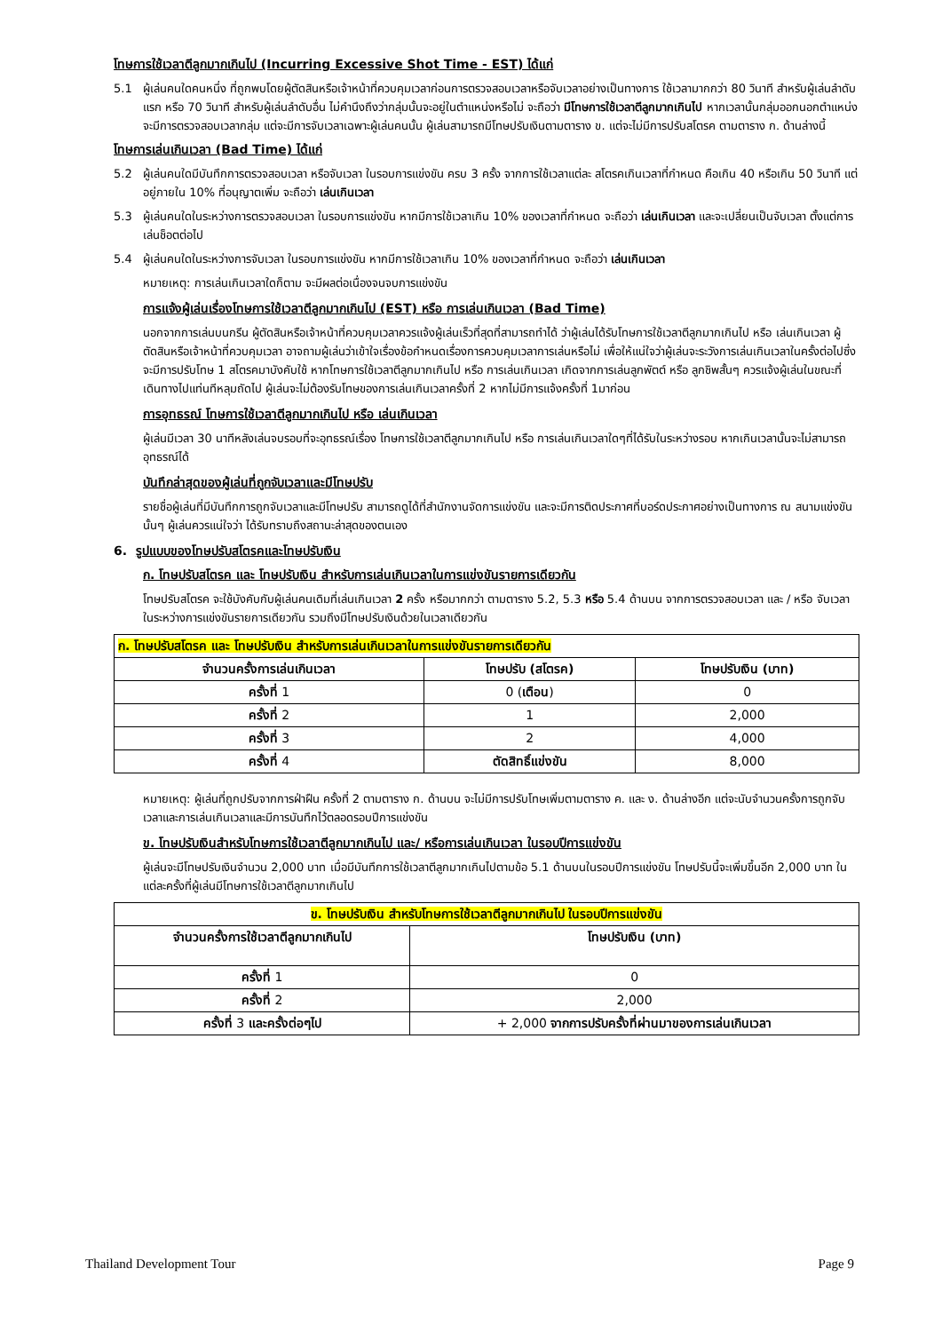โทษการใช้เวลาตีลูกมากเกินไป (Incurring Excessive Shot Time - EST) ได้แก่
5.1 ผู้เล่นคนใดคนหนึ่ง ที่ถูกพบโดยผู้ตัดสินหรือเจ้าหน้าที่ควบคุมเวลาก่อนการตรวจสอบเวลาหรือจับเวลาอย่างเป็นทางการ ใช้เวลามากกว่า 80 วินาที สำหรับผู้เล่นลำดับแรก หรือ 70 วินาที สำหรับผู้เล่นลำดับอื่น ไม่คำนึงถึงว่ากลุ่มนั้นจะอยู่ในตำแหน่งหรือไม่ จะถือว่า มีโทษการใช้เวลาตีลูกมากเกินไป หากเวลานั้นกลุ่มออกนอกตำแหน่ง จะมีการตรวจสอบเวลากลุ่ม แต่จะมีการจับเวลาเฉพาะผู้เล่นคนนั้น ผู้เล่นสามารถมีโทษปรับเงินตามตาราง ข. แต่จะไม่มีการปรับสโตรค ตามตาราง ก. ด้านล่างนี้
โทษการเล่นเกินเวลา (Bad Time) ได้แก่
5.2 ผู้เล่นคนใดมีบันทึกการตรวจสอบเวลา หรือจับเวลา ในรอบการแข่งขัน ครบ 3 ครั้ง จากการใช้เวลาแต่ละ สโตรคเกินเวลาที่กำหนด คือเกิน 40 หรือเกิน 50 วินาที แต่อยู่ภายใน 10% ที่อนุญาตเพิ่ม จะถือว่า เล่นเกินเวลา
5.3 ผู้เล่นคนใดในระหว่างการตรวจสอบเวลา ในรอบการแข่งขัน หากมีการใช้เวลาเกิน 10% ของเวลาที่กำหนด จะถือว่า เล่นเกินเวลา และจะเปลี่ยนเป็นจับเวลา ตั้งแต่การเล่นช็อตต่อไป
5.4 ผู้เล่นคนใดในระหว่างการจับเวลา ในรอบการแข่งขัน หากมีการใช้เวลาเกิน 10% ของเวลาที่กำหนด จะถือว่า เล่นเกินเวลา
หมายเหตุ: การเล่นเกินเวลาใดก็ตาม จะมีผลต่อเนื่องจนจบการแข่งขัน
การแจ้งผู้เล่นเรื่องโทษการใช้เวลาตีลูกมากเกินไป (EST) หรือ การเล่นเกินเวลา (Bad Time)
นอกจากการเล่นบนกรีน ผู้ตัดสินหรือเจ้าหน้าที่ควบคุมเวลาควรแจ้งผู้เล่นเร็วที่สุดที่สามารถทำได้ ว่าผู้เล่นได้รับโทษการใช้เวลาตีลูกมากเกินไป หรือ เล่นเกินเวลา ผู้ตัดสินหรือเจ้าหน้าที่ควบคุมเวลา อาจถามผู้เล่นว่าเข้าใจเรื่องข้อกำหนดเรื่องการควบคุมเวลาการเล่นหรือไม่ เพื่อให้แน่ใจว่าผู้เล่นจะระวังการเล่นเกินเวลาในครั้งต่อไปซึ่งจะมีการปรับโทษ 1 สโตรคมาบังคับใช้ หากโทษการใช้เวลาตีลูกมากเกินไป หรือ การเล่นเกินเวลา เกิดจากการเล่นลูกพัตต์ หรือ ลูกชิพสั้นๆ ควรแจ้งผู้เล่นในขณะที่เดินทางไปแท่นทีหลุมถัดไป ผู้เล่นจะไม่ต้องรับโทษของการเล่นเกินเวลาครั้งที่ 2 หากไม่มีการแจ้งครั้งที่ 1มาก่อน
การอุทธรณ์ โทษการใช้เวลาตีลูกมากเกินไป หรือ เล่นเกินเวลา
ผู้เล่นมีเวลา 30 นาทีหลังเล่นจบรอบที่จะอุทธรณ์เรื่อง โทษการใช้เวลาตีลูกมากเกินไป หรือ การเล่นเกินเวลาใดๆที่ได้รับในระหว่างรอบ หากเกินเวลานั้นจะไม่สามารถอุทธรณ์ได้
บันทึกล่าสุดของผู้เล่นที่ถูกจับเวลาและมีโทษปรับ
รายชื่อผู้เล่นที่มีบันทึกการถูกจับเวลาและมีโทษปรับ สามารถดูได้ที่สำนักงานจัดการแข่งขัน และจะมีการติดประกาศที่บอร์ดประกาศอย่างเป็นทางการ ณ สนามแข่งขันนั้นๆ ผู้เล่นควรแน่ใจว่า ได้รับทราบถึงสถานะล่าสุดของตนเอง
6. รูปแบบของโทษปรับสโตรคและโทษปรับเงิน
ก. โทษปรับสโตรค และ โทษปรับเงิน สำหรับการเล่นเกินเวลาในการแข่งขันรายการเดียวกัน
โทษปรับสโตรค จะใช้บังคับกับผู้เล่นคนเดิมที่เล่นเกินเวลา 2 ครั้ง หรือมากกว่า ตามตาราง 5.2, 5.3 หรือ 5.4 ด้านบน จากการตรวจสอบเวลา และ / หรือ จับเวลา ในระหว่างการแข่งขันรายการเดียวกัน รวมถึงมีโทษปรับเงินด้วยในเวลาเดียวกัน
| ก. โทษปรับสโตรค และ โทษปรับเงิน สำหรับการเล่นเกินเวลาในการแข่งขันรายการเดียวกัน | | |
| --- | --- | --- |
| จำนวนครั้งการเล่นเกินเวลา | โทษปรับ (สโตรค) | โทษปรับเงิน (บาท) |
| ครั้งที่ 1 | 0 ( เตือน ) | 0 |
| ครั้งที่ 2 | 1 | 2,000 |
| ครั้งที่ 3 | 2 | 4,000 |
| ครั้งที่ 4 | ตัดสิทธิ์แข่งขัน | 8,000 |
หมายเหตุ: ผู้เล่นที่ถูกปรับจากการฝ่าฝืน ครั้งที่ 2 ตามตาราง ก. ด้านบน จะไม่มีการปรับโทษเพิ่มตามตาราง ค. และ ง. ด้านล่างอีก แต่จะนับจำนวนครั้งการถูกจับเวลาและการเล่นเกินเวลาและมีการบันทึกไว้ตลอดรอบปีการแข่งขัน
ข. โทษปรับเงินสำหรับโทษการใช้เวลาตีลูกมากเกินไป และ/ หรือการเล่นเกินเวลา ในรอบปีการแข่งขัน
ผู้เล่นจะมีโทษปรับเงินจำนวน 2,000 บาท เมื่อมีบันทึกการใช้เวลาตีลูกมากเกินไปตามข้อ 5.1 ด้านบนในรอบปีการแข่งขัน โทษปรับนี้จะเพิ่มขึ้นอีก 2,000 บาท ในแต่ละครั้งที่ผู้เล่นมีโทษการใช้เวลาตีลูกมากเกินไป
| ข. โทษปรับเงิน สำหรับโทษการใช้เวลาตีลูกมากเกินไป ในรอบปีการแข่งขัน | |
| --- | --- |
| จำนวนครั้งการใช้เวลาตีลูกมากเกินไป | โทษปรับเงิน (บาท) |
| ครั้งที่ 1 | 0 |
| ครั้งที่ 2 | 2,000 |
| ครั้งที่ 3 และครั้งต่อๆไป | + 2,000 จากการปรับครั้งที่ผ่านมาของการเล่นเกินเวลา |
Thailand Development Tour Page 9